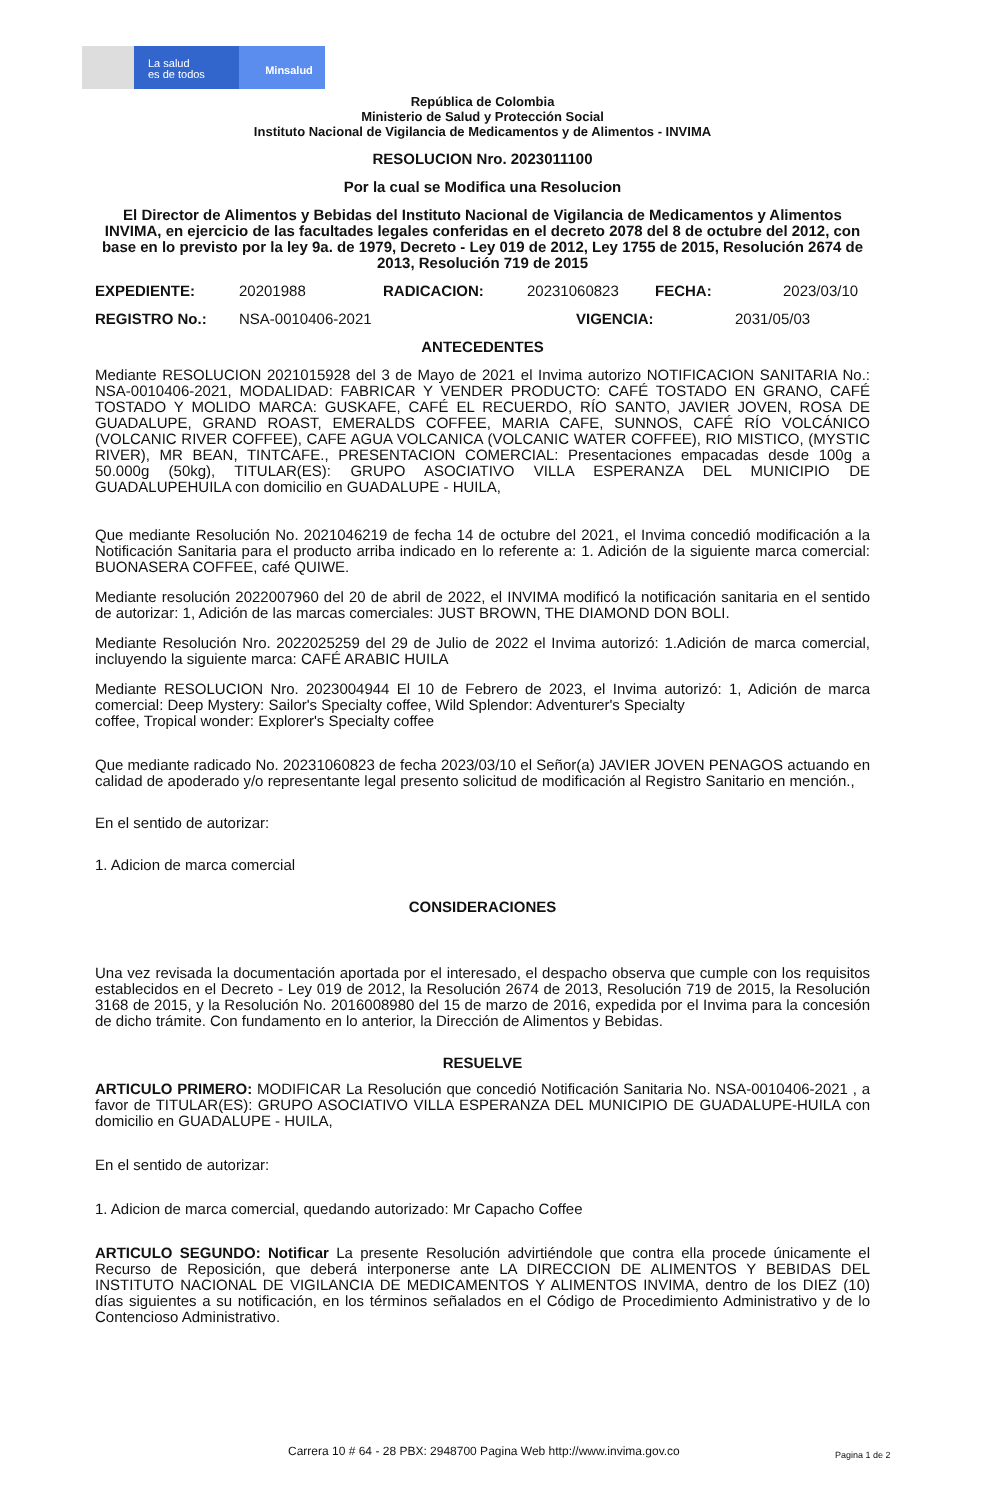La salud
es de todos
Minsalud
República de Colombia
Ministerio de Salud y Protección Social
Instituto Nacional de Vigilancia de Medicamentos y de Alimentos - INVIMA
RESOLUCION Nro. 2023011100
Por la cual se Modifica una Resolucion
El Director de Alimentos y Bebidas del Instituto Nacional de Vigilancia de Medicamentos y Alimentos INVIMA, en ejercicio de las facultades legales conferidas en el decreto 2078 del 8 de octubre del 2012, con base en lo previsto por la ley 9a. de 1979, Decreto - Ley 019 de 2012, Ley 1755 de 2015, Resolución 2674 de 2013, Resolución 719 de 2015
EXPEDIENTE: 20201988 RADICACION: 20231060823 FECHA: 2023/03/10
REGISTRO No.: NSA-0010406-2021 VIGENCIA: 2031/05/03
ANTECEDENTES
Mediante RESOLUCION 2021015928 del 3 de Mayo de 2021 el Invima autorizo NOTIFICACION SANITARIA No.: NSA-0010406-2021, MODALIDAD: FABRICAR Y VENDER PRODUCTO: CAFÉ TOSTADO EN GRANO, CAFÉ TOSTADO Y MOLIDO MARCA: GUSKAFE, CAFÉ EL RECUERDO, RÍO SANTO, JAVIER JOVEN, ROSA DE GUADALUPE, GRAND ROAST, EMERALDS COFFEE, MARIA CAFE, SUNNOS, CAFÉ RÍO VOLCÁNICO (VOLCANIC RIVER COFFEE), CAFE AGUA VOLCANICA (VOLCANIC WATER COFFEE), RIO MISTICO, (MYSTIC RIVER), MR BEAN, TINTCAFE., PRESENTACION COMERCIAL: Presentaciones empacadas desde 100g a 50.000g (50kg), TITULAR(ES): GRUPO ASOCIATIVO VILLA ESPERANZA DEL MUNICIPIO DE GUADALUPEHUILA con domicilio en GUADALUPE - HUILA,
Que mediante Resolución No. 2021046219 de fecha 14 de octubre del 2021, el Invima concedió modificación a la Notificación Sanitaria para el producto arriba indicado en lo referente a: 1. Adición de la siguiente marca comercial: BUONASERA COFFEE, café QUIWE.
Mediante resolución 2022007960 del 20 de abril de 2022, el INVIMA modificó la notificación sanitaria en el sentido de autorizar: 1, Adición de las marcas comerciales: JUST BROWN, THE DIAMOND DON BOLI.
Mediante Resolución Nro. 2022025259 del 29 de Julio de 2022 el Invima autorizó: 1.Adición de marca comercial, incluyendo la siguiente marca: CAFÉ ARABIC HUILA
Mediante RESOLUCION Nro. 2023004944 El 10 de Febrero de 2023, el Invima autorizó: 1, Adición de marca comercial: Deep Mystery: Sailor's Specialty coffee, Wild Splendor: Adventurer's Specialty
coffee, Tropical wonder: Explorer's Specialty coffee
Que mediante radicado No. 20231060823 de fecha 2023/03/10 el Señor(a) JAVIER JOVEN PENAGOS actuando en calidad de apoderado y/o representante legal presento solicitud de modificación al Registro Sanitario en mención.,
En el sentido de autorizar:
1. Adicion de marca comercial
CONSIDERACIONES
Una vez revisada la documentación aportada por el interesado, el despacho observa que cumple con los requisitos establecidos en el Decreto - Ley 019 de 2012, la Resolución 2674 de 2013, Resolución 719 de 2015, la Resolución 3168 de 2015, y la Resolución No. 2016008980 del 15 de marzo de 2016, expedida por el Invima para la concesión de dicho trámite. Con fundamento en lo anterior, la Dirección de Alimentos y Bebidas.
RESUELVE
ARTICULO PRIMERO: MODIFICAR La Resolución que concedió Notificación Sanitaria No. NSA-0010406-2021 , a favor de TITULAR(ES): GRUPO ASOCIATIVO VILLA ESPERANZA DEL MUNICIPIO DE GUADALUPE-HUILA con domicilio en GUADALUPE - HUILA,
En el sentido de autorizar:
1. Adicion de marca comercial, quedando autorizado: Mr Capacho Coffee
ARTICULO SEGUNDO: Notificar La presente Resolución advirtiéndole que contra ella procede únicamente el Recurso de Reposición, que deberá interponerse ante LA DIRECCION DE ALIMENTOS Y BEBIDAS DEL INSTITUTO NACIONAL DE VIGILANCIA DE MEDICAMENTOS Y ALIMENTOS INVIMA, dentro de los DIEZ (10) días siguientes a su notificación, en los términos señalados en el Código de Procedimiento Administrativo y de lo Contencioso Administrativo.
Carrera 10 # 64 - 28 PBX: 2948700 Pagina Web http://www.invima.gov.co
Pagina 1 de 2